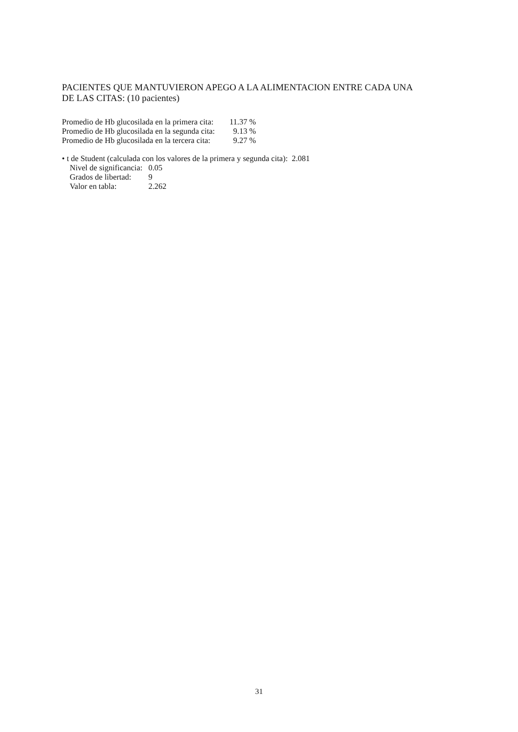PACIENTES QUE MANTUVIERON APEGO A LA ALIMENTACION ENTRE CADA UNA
DE LAS CITAS: (10 pacientes)
| Promedio de Hb glucosilada en la primera cita: | 11.37 % |
| Promedio de Hb glucosilada en la segunda cita: | 9.13 % |
| Promedio de Hb glucosilada en la tercera cita: | 9.27 % |
• t de Student (calculada con los valores de la primera y segunda cita): 2.081
| Nivel de significancia: | 0.05 |
| Grados de libertad: | 9 |
| Valor en tabla: | 2.262 |
31